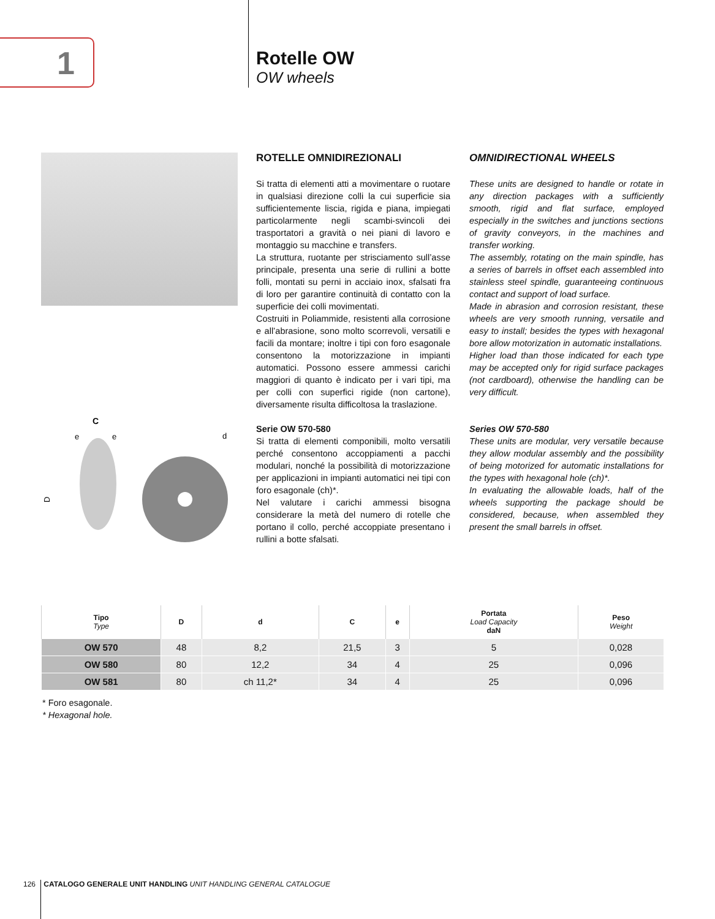1
Rotelle OW
OW wheels
C
e
e
D
d
ROTELLE OMNIDIREZIONALI
Si tratta di elementi atti a movimentare o ruotare in qualsiasi direzione colli la cui superficie sia sufficientemente liscia, rigida e piana, impiegati particolarmente negli scambi-svincoli dei trasportatori a gravità o nei piani di lavoro e montaggio su macchine e transfers.
La struttura, ruotante per strisciamento sull’asse principale, presenta una serie di rullini a botte folli, montati su perni in acciaio inox, sfalsati fra di loro per garantire continuità di contatto con la superficie dei colli movimentati.
Costruiti in Poliammide, resistenti alla corrosione e all’abrasione, sono molto scorrevoli, versatili e facili da montare; inoltre i tipi con foro esagonale consentono la motorizzazione in impianti automatici. Possono essere ammessi carichi maggiori di quanto è indicato per i vari tipi, ma per colli con superfici rigide (non cartone), diversamente risulta difficoltosa la traslazione.
Serie OW 570-580
Si tratta di elementi componibili, molto versatili perché consentono accoppiamenti a pacchi modulari, nonché la possibilità di motorizzazione per applicazioni in impianti automatici nei tipi con foro esagonale (ch)*.
Nel valutare i carichi ammessi bisogna considerare la metà del numero di rotelle che portano il collo, perché accoppiate presentano i rullini a botte sfalsati.
OMNIDIRECTIONAL WHEELS
These units are designed to handle or rotate in any direction packages with a sufficiently smooth, rigid and flat surface, employed especially in the switches and junctions sections of gravity conveyors, in the machines and transfer working.
The assembly, rotating on the main spindle, has a series of barrels in offset each assembled into stainless steel spindle, guaranteeing continuous contact and support of load surface.
Made in abrasion and corrosion resistant, these wheels are very smooth running, versatile and easy to install; besides the types with hexagonal bore allow motorization in automatic installations.
Higher load than those indicated for each type may be accepted only for rigid surface packages (not cardboard), otherwise the handling can be very difficult.
Series OW 570-580
These units are modular, very versatile because they allow modular assembly and the possibility of being motorized for automatic installations for the types with hexagonal hole (ch)*.
In evaluating the allowable loads, half of the wheels supporting the package should be considered, because, when assembled they present the small barrels in offset.
| Tipo Type | D | d | C | e | Portata Load Capacity daN | Peso Weight |
| --- | --- | --- | --- | --- | --- | --- |
| OW 570 | 48 | 8,2 | 21,5 | 3 | 5 | 0,028 |
| OW 580 | 80 | 12,2 | 34 | 4 | 25 | 0,096 |
| OW 581 | 80 | ch 11,2* | 34 | 4 | 25 | 0,096 |
* Foro esagonale.
* Hexagonal hole.
126 CATALOGO GENERALE UNIT HANDLING UNIT HANDLING GENERAL CATALOGUE